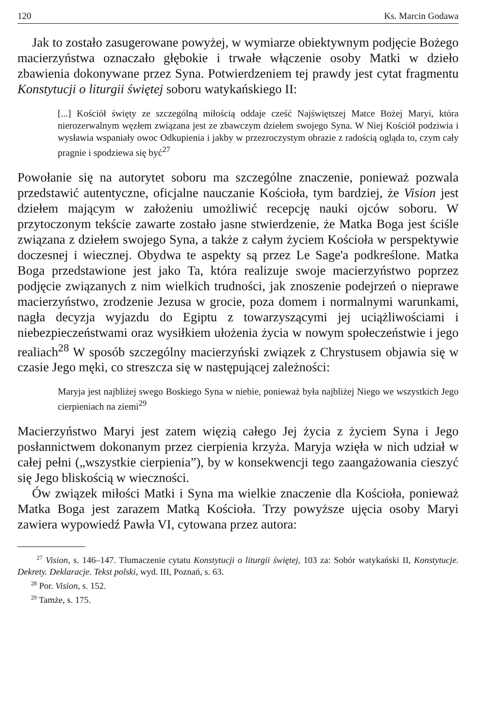120 Ks. Marcin Godawa
Jak to zostało zasugerowane powyżej, w wymiarze obiektywnym podjęcie Bożego macierzyństwa oznaczało głębokie i trwałe włączenie osoby Matki w dzieło zbawienia dokonywane przez Syna. Potwierdzeniem tej prawdy jest cytat fragmentu Konstytucji o liturgii świętej soboru watykańskiego II:
[...] Kościół święty ze szczególną miłością oddaje cześć Najświętszej Matce Bożej Maryi, która nierozerwalnym węzłem związana jest ze zbawczym dziełem swojego Syna. W Niej Kościół podziwia i wysławia wspaniały owoc Odkupienia i jakby w przezroczystym obrazie z radością ogląda to, czym cały pragnie i spodziewa się być<sup>27</sup>
Powołanie się na autorytet soboru ma szczególne znaczenie, ponieważ pozwala przedstawić autentyczne, oficjalne nauczanie Kościoła, tym bardziej, że Vision jest dziełem mającym w założeniu umożliwić recepcję nauki ojców soboru. W przytoczonym tekście zawarte zostało jasne stwierdzenie, że Matka Boga jest ściśle związana z dziełem swojego Syna, a także z całym życiem Kościoła w perspektywie doczesnej i wiecznej. Obydwa te aspekty są przez Le Sage'a podkreślone. Matka Boga przedstawione jest jako Ta, która realizuje swoje macierzyństwo poprzez podjęcie związanych z nim wielkich trudności, jak znoszenie podejrzeń o nieprawe macierzyństwo, zrodzenie Jezusa w grocie, poza domem i normalnymi warunkami, nagła decyzja wyjazdu do Egiptu z towarzyszącymi jej uciążliwościami i niebezpieczeństwami oraz wysiłkiem ułożenia życia w nowym społeczeństwie i jego realiach<sup>28</sup> W sposób szczególny macierzyński związek z Chrystusem objawia się w czasie Jego męki, co streszcza się w następującej zależności:
Maryja jest najbliżej swego Boskiego Syna w niebie, ponieważ była najbliżej Niego we wszystkich Jego cierpieniach na ziemi<sup>29</sup>
Macierzyństwo Maryi jest zatem więzią całego Jej życia z życiem Syna i Jego posłannictwem dokonanym przez cierpienia krzyża. Maryja wzięła w nich udział w całej pełni („wszystkie cierpienia”), by w konsekwencji tego zaangażowania cieszyć się Jego bliskością w wieczności.
Ów związek miłości Matki i Syna ma wielkie znaczenie dla Kościoła, ponieważ Matka Boga jest zarazem Matką Kościoła. Trzy powyższe ujęcia osoby Maryi zawiera wypowiedź Pawła VI, cytowana przez autora:
<sup>27</sup> Vision, s. 146–147. Tłumaczenie cytatu Konstytucji o liturgii świętej, 103 za: Sobór watykański II, Konstytucje. Dekrety. Deklaracje. Tekst polski, wyd. III, Poznań, s. 63.
<sup>28</sup> Por. Vision, s. 152.
<sup>29</sup> Tamże, s. 175.